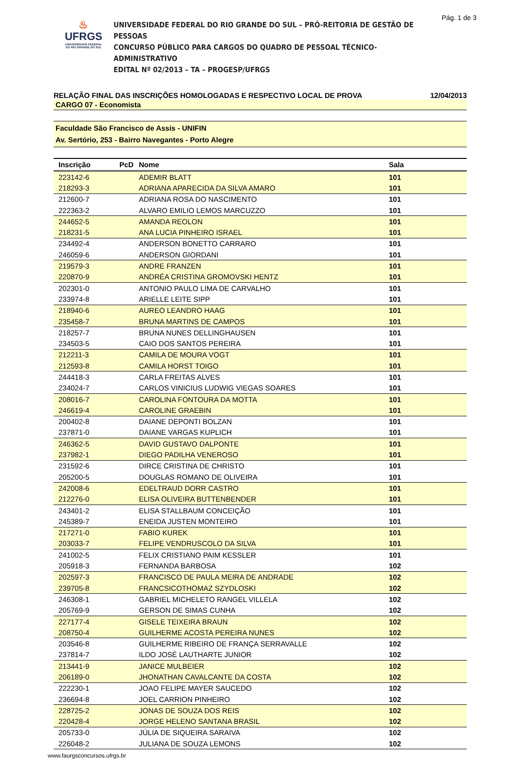Pág. 1 de 3
♨
UFRGS
UNIVERSIDADE FEDERAL
DO RIO GRANDE DO SUL
UNIVERSIDADE FEDERAL DO RIO GRANDE DO SUL – PRÓ-REITORIA DE GESTÃO DE PESSOAS
CONCURSO PÚBLICO PARA CARGOS DO QUADRO DE PESSOAL TÉCNICO-ADMINISTRATIVO
EDITAL Nº 02/2013 – TA – PROGESP/UFRGS
RELAÇÃO FINAL DAS INSCRIÇÕES HOMOLOGADAS E RESPECTIVO LOCAL DE PROVA 12/04/2013
CARGO 07 - Economista
Faculdade São Francisco de Assis - UNIFIN
Av. Sertório, 253 - Bairro Navegantes - Porto Alegre
| Inscrição | PcD | Nome | Sala |
| --- | --- | --- | --- |
| 223142-6 | | ADEMIR BLATT | 101 |
| 218293-3 | | ADRIANA APARECIDA DA SILVA AMARO | 101 |
| 212600-7 | | ADRIANA ROSA DO NASCIMENTO | 101 |
| 222363-2 | | ALVARO EMILIO LEMOS MARCUZZO | 101 |
| 244652-5 | | AMANDA REOLON | 101 |
| 218231-5 | | ANA LUCIA PINHEIRO ISRAEL | 101 |
| 234492-4 | | ANDERSON BONETTO CARRARO | 101 |
| 246059-6 | | ANDERSON GIORDANI | 101 |
| 219579-3 | | ANDRE FRANZEN | 101 |
| 220870-9 | | ANDRÉA CRISTINA GROMOVSKI HENTZ | 101 |
| 202301-0 | | ANTONIO PAULO LIMA DE CARVALHO | 101 |
| 233974-8 | | ARIELLE LEITE SIPP | 101 |
| 218940-6 | | AUREO LEANDRO HAAG | 101 |
| 235458-7 | | BRUNA MARTINS DE CAMPOS | 101 |
| 218257-7 | | BRUNA NUNES DELLINGHAUSEN | 101 |
| 234503-5 | | CAIO DOS SANTOS PEREIRA | 101 |
| 212211-3 | | CAMILA DE MOURA VOGT | 101 |
| 212593-8 | | CAMILA HORST TOIGO | 101 |
| 244418-3 | | CARLA FREITAS ALVES | 101 |
| 234024-7 | | CARLOS VINICIUS LUDWIG VIEGAS SOARES | 101 |
| 208016-7 | | CAROLINA FONTOURA DA MOTTA | 101 |
| 246619-4 | | CAROLINE GRAEBIN | 101 |
| 200402-8 | | DAIANE DEPONTI BOLZAN | 101 |
| 237871-0 | | DAIANE VARGAS KUPLICH | 101 |
| 246362-5 | | DAVID GUSTAVO DALPONTE | 101 |
| 237982-1 | | DIEGO PADILHA VENEROSO | 101 |
| 231592-6 | | DIRCE CRISTINA DE CHRISTO | 101 |
| 205200-5 | | DOUGLAS ROMANO DE OLIVEIRA | 101 |
| 242008-6 | | EDELTRAUD DORR CASTRO | 101 |
| 212276-0 | | ELISA OLIVEIRA BUTTENBENDER | 101 |
| 243401-2 | | ELISA STALLBAUM CONCEIÇÃO | 101 |
| 245389-7 | | ENEIDA JUSTEN MONTEIRO | 101 |
| 217271-0 | | FABIO KUREK | 101 |
| 203033-7 | | FELIPE VENDRUSCOLO DA SILVA | 101 |
| 241002-5 | | FELIX CRISTIANO PAIM KESSLER | 101 |
| 205918-3 | | FERNANDA BARBOSA | 102 |
| 202597-3 | | FRANCISCO DE PAULA MEIRA DE ANDRADE | 102 |
| 239705-8 | | FRANCSICOTHOMAZ SZYDLOSKI | 102 |
| 246308-1 | | GABRIEL MICHELETO RANGEL VILLELA | 102 |
| 205769-9 | | GERSON DE SIMAS CUNHA | 102 |
| 227177-4 | | GISELE TEIXEIRA BRAUN | 102 |
| 208750-4 | | GUILHERME ACOSTA PEREIRA NUNES | 102 |
| 203546-8 | | GUILHERME RIBEIRO DE FRANÇA SERRAVALLE | 102 |
| 237814-7 | | ILDO JOSÉ LAUTHARTE JUNIOR | 102 |
| 213441-9 | | JANICE MULBEIER | 102 |
| 206189-0 | | JHONATHAN CAVALCANTE DA COSTA | 102 |
| 222230-1 | | JOAO FELIPE MAYER SAUCEDO | 102 |
| 236694-8 | | JOEL CARRION PINHEIRO | 102 |
| 228725-2 | | JONAS DE SOUZA DOS REIS | 102 |
| 220428-4 | | JORGE HELENO SANTANA BRASIL | 102 |
| 205733-0 | | JÚLIA DE SIQUEIRA SARAIVA | 102 |
| 226048-2 | | JULIANA DE SOUZA LEMONS | 102 |
www.faurgsconcursos.ufrgs.br